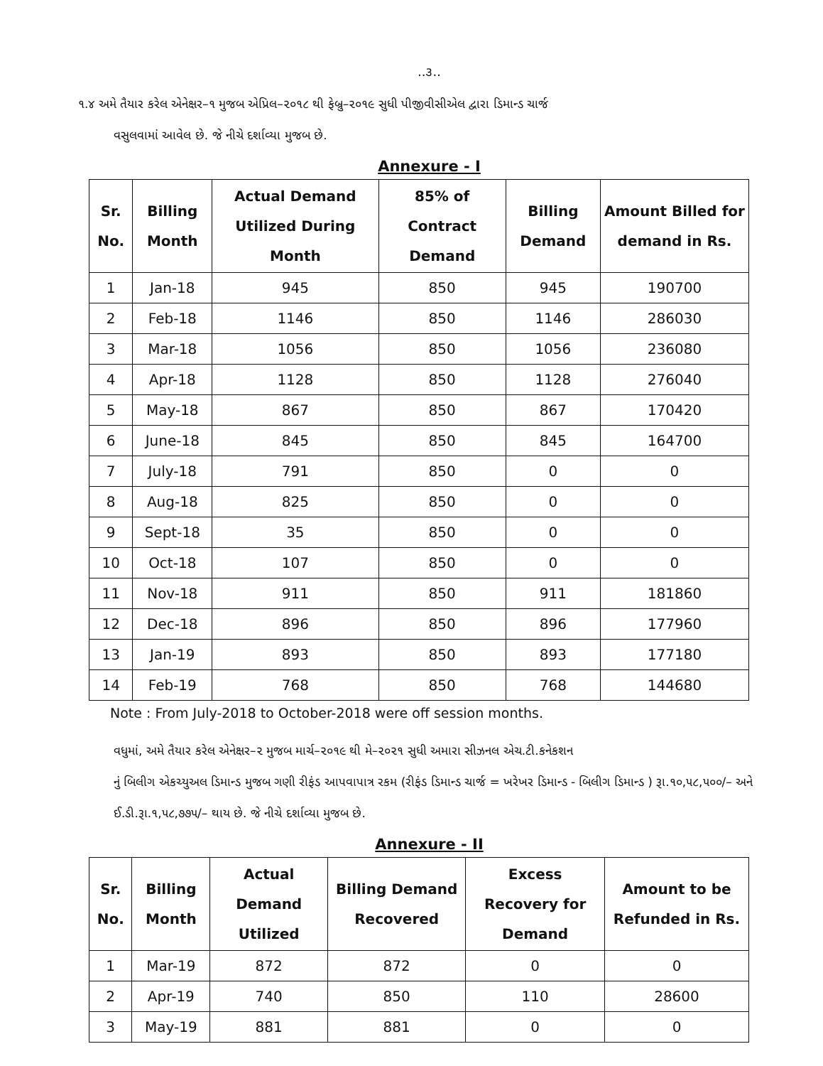..૩..
૧.૪ અમે તૈયાર કરેલ એનેક્ષર–૧ મુજબ એપ્રિલ–૨૦૧૮ થી ફેબ્રુ–૨૦૧૯ સુધી પીજીવીસીએલ દ્વારા ડિમાન્ડ ચાર્જ
વસુલવામાં આવેલ છે. જે નીચે દર્શાવ્યા મુજબ છે.
Annexure - I
| Sr. No. | Billing Month | Actual Demand Utilized During Month | 85% of Contract Demand | Billing Demand | Amount Billed for demand in Rs. |
| --- | --- | --- | --- | --- | --- |
| 1 | Jan-18 | 945 | 850 | 945 | 190700 |
| 2 | Feb-18 | 1146 | 850 | 1146 | 286030 |
| 3 | Mar-18 | 1056 | 850 | 1056 | 236080 |
| 4 | Apr-18 | 1128 | 850 | 1128 | 276040 |
| 5 | May-18 | 867 | 850 | 867 | 170420 |
| 6 | June-18 | 845 | 850 | 845 | 164700 |
| 7 | July-18 | 791 | 850 | 0 | 0 |
| 8 | Aug-18 | 825 | 850 | 0 | 0 |
| 9 | Sept-18 | 35 | 850 | 0 | 0 |
| 10 | Oct-18 | 107 | 850 | 0 | 0 |
| 11 | Nov-18 | 911 | 850 | 911 | 181860 |
| 12 | Dec-18 | 896 | 850 | 896 | 177960 |
| 13 | Jan-19 | 893 | 850 | 893 | 177180 |
| 14 | Feb-19 | 768 | 850 | 768 | 144680 |
Note : From July-2018 to October-2018 were off session months.
વધુમાં, અમે તૈયાર કરેલ એનેક્ષર–૨ મુજબ માર્ચ–૨૦૧૯ થી મે–૨૦૨૧ સુધી અમારા સીઝનલ એચ.ટી.કનેકશન
નું બિલીગ એકચ્યુઅલ ડિમાન્ડ મુજબ ગણી રીફંડ આપવાપાત્ર રકમ (રીફંડ ડિમાન્ડ ચાર્જ = ખરેખર ડિમાન્ડ - બિલીગ ડિમાન્ડ ) રૂા.૧૦,૫૮,૫૦૦/– અને ઈ.ડી.રૂા.૧,૫૮,૭૭૫/– થાય છે. જે નીચે દર્શાવ્યા મુજબ છે.
Annexure - II
| Sr. No. | Billing Month | Actual Demand Utilized | Billing Demand Recovered | Excess Recovery for Demand | Amount to be Refunded in Rs. |
| --- | --- | --- | --- | --- | --- |
| 1 | Mar-19 | 872 | 872 | 0 | 0 |
| 2 | Apr-19 | 740 | 850 | 110 | 28600 |
| 3 | May-19 | 881 | 881 | 0 | 0 |